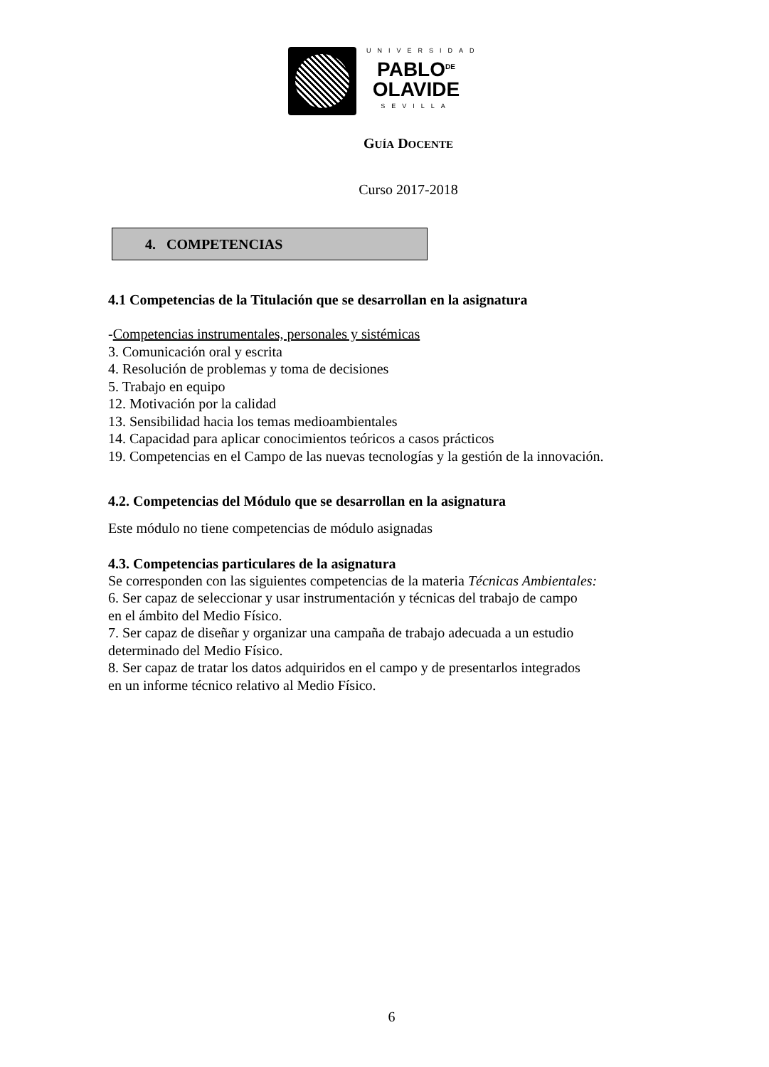UNIVERSIDAD
PABLO<sup>DE</sup>
OLAVIDE
SEVILLA
GUÍA DOCENTE
Curso 2017-2018
4. COMPETENCIAS
4.1 Competencias de la Titulación que se desarrollan en la asignatura
-Competencias instrumentales, personales y sistémicas
3. Comunicación oral y escrita
4. Resolución de problemas y toma de decisiones
5. Trabajo en equipo
12. Motivación por la calidad
13. Sensibilidad hacia los temas medioambientales
14. Capacidad para aplicar conocimientos teóricos a casos prácticos
19. Competencias en el Campo de las nuevas tecnologías y la gestión de la innovación.
4.2. Competencias del Módulo que se desarrollan en la asignatura
Este módulo no tiene competencias de módulo asignadas
4.3. Competencias particulares de la asignatura
Se corresponden con las siguientes competencias de la materia Técnicas Ambientales:
6. Ser capaz de seleccionar y usar instrumentación y técnicas del trabajo de campo
en el ámbito del Medio Físico.
7. Ser capaz de diseñar y organizar una campaña de trabajo adecuada a un estudio
determinado del Medio Físico.
8. Ser capaz de tratar los datos adquiridos en el campo y de presentarlos integrados
en un informe técnico relativo al Medio Físico.
6